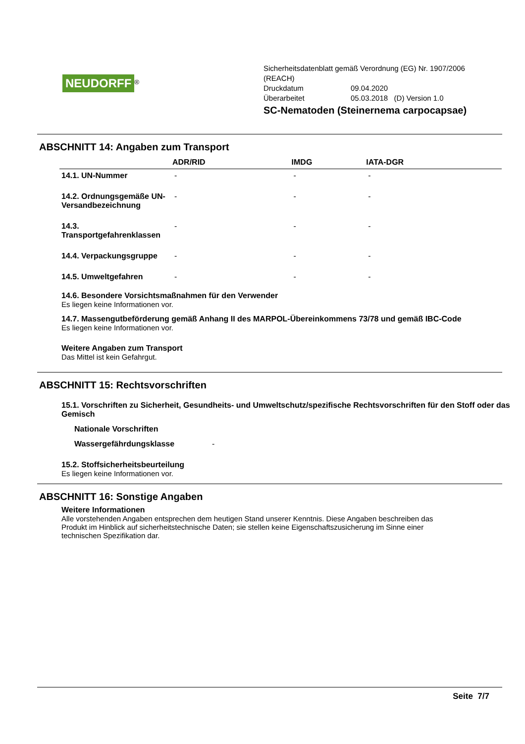NEUDORFF<sup>®</sup>
Sicherheitsdatenblatt gemäß Verordnung (EG) Nr. 1907/2006
(REACH)
Druckdatum 09.04.2020
Überarbeitet 05.03.2018 (D) Version 1.0
SC-Nematoden (Steinernema carpocapsae)
ABSCHNITT 14: Angaben zum Transport
| | ADR/RID | IMDG | IATA-DGR |
| --- | --- | --- | --- |
| 14.1. UN-Nummer | - | - | - |
| 14.2. Ordnungsgemäße UN-Versandbezeichnung | - | - | - |
| 14.3. Transportgefahrenklassen | - | - | - |
| 14.4. Verpackungsgruppe | - | - | - |
| 14.5. Umweltgefahren | - | - | - |
14.6. Besondere Vorsichtsmaßnahmen für den Verwender
Es liegen keine Informationen vor.
14.7. Massengutbeförderung gemäß Anhang II des MARPOL-Übereinkommens 73/78 und gemäß IBC-Code
Es liegen keine Informationen vor.
Weitere Angaben zum Transport
Das Mittel ist kein Gefahrgut.
ABSCHNITT 15: Rechtsvorschriften
15.1. Vorschriften zu Sicherheit, Gesundheits- und Umweltschutz/spezifische Rechtsvorschriften für den Stoff oder das Gemisch
Nationale Vorschriften
Wassergefährdungsklasse -
15.2. Stoffsicherheitsbeurteilung
Es liegen keine Informationen vor.
ABSCHNITT 16: Sonstige Angaben
Weitere Informationen
Alle vorstehenden Angaben entsprechen dem heutigen Stand unserer Kenntnis. Diese Angaben beschreiben das Produkt im Hinblick auf sicherheitstechnische Daten; sie stellen keine Eigenschaftszusicherung im Sinne einer technischen Spezifikation dar.
Seite 7/7